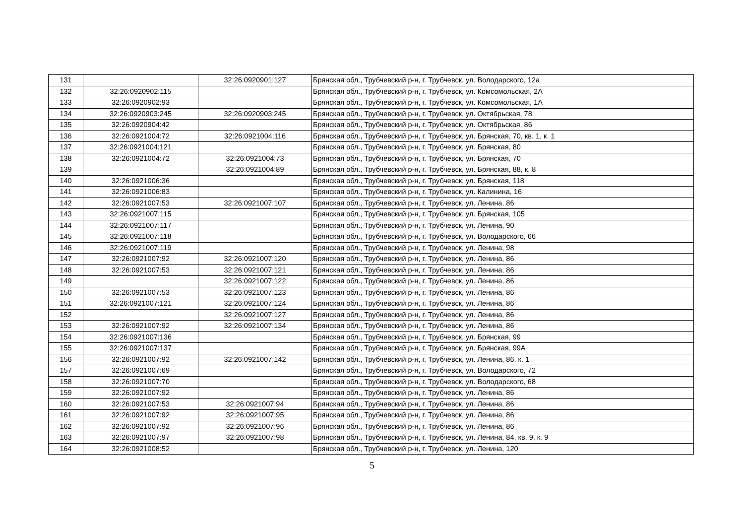| 131 | | 32:26:0920901:127 | Брянская обл., Трубчевский р-н, г. Трубчевск, ул. Володарского, 12а |
| 132 | 32:26:0920902:115 | | Брянская обл., Трубчевский р-н, г. Трубчевск, ул. Комсомольская, 2А |
| 133 | 32:26:0920902:93 | | Брянская обл., Трубчевский р-н, г. Трубчевск, ул. Комсомольская, 1А |
| 134 | 32:26:0920903:245 | 32:26:0920903:245 | Брянская обл., Трубчевский р-н, г. Трубчевск, ул. Октябрьская, 78 |
| 135 | 32:26:0920904:42 | | Брянская обл., Трубчевский р-н, г. Трубчевск, ул. Октябрьская, 86 |
| 136 | 32:26:0921004:72 | 32:26:0921004:116 | Брянская обл., Трубчевский р-н, г. Трубчевск, ул. Брянская, 70, кв. 1, к. 1 |
| 137 | 32:26:0921004:121 | | Брянская обл., Трубчевский р-н, г. Трубчевск, ул. Брянская, 80 |
| 138 | 32:26:0921004:72 | 32:26:0921004:73 | Брянская обл., Трубчевский р-н, г. Трубчевск, ул. Брянская, 70 |
| 139 | | 32:26:0921004:89 | Брянская обл., Трубчевский р-н, г. Трубчевск, ул. Брянская, 88, к. 8 |
| 140 | 32:26:0921006:36 | | Брянская обл., Трубчевский р-н, г. Трубчевск, ул. Брянская, 118 |
| 141 | 32:26:0921006:83 | | Брянская обл., Трубчевский р-н, г. Трубчевск, ул. Калинина, 16 |
| 142 | 32:26:0921007:53 | 32:26:0921007:107 | Брянская обл., Трубчевский р-н, г. Трубчевск, ул. Ленина, 86 |
| 143 | 32:26:0921007:115 | | Брянская обл., Трубчевский р-н, г. Трубчевск, ул. Брянская, 105 |
| 144 | 32:26:0921007:117 | | Брянская обл., Трубчевский р-н, г. Трубчевск, ул. Ленина, 90 |
| 145 | 32:26:0921007:118 | | Брянская обл., Трубчевский р-н, г. Трубчевск, ул. Володарского, 66 |
| 146 | 32:26:0921007:119 | | Брянская обл., Трубчевский р-н, г. Трубчевск, ул. Ленина, 98 |
| 147 | 32:26:0921007:92 | 32:26:0921007:120 | Брянская обл., Трубчевский р-н, г. Трубчевск, ул. Ленина, 86 |
| 148 | 32:26:0921007:53 | 32:26:0921007:121 | Брянская обл., Трубчевский р-н, г. Трубчевск, ул. Ленина, 86 |
| 149 | | 32:26:0921007:122 | Брянская обл., Трубчевский р-н, г. Трубчевск, ул. Ленина, 86 |
| 150 | 32:26:0921007:53 | 32:26:0921007:123 | Брянская обл., Трубчевский р-н, г. Трубчевск, ул. Ленина, 86 |
| 151 | 32:26:0921007:121 | 32:26:0921007:124 | Брянская обл., Трубчевский р-н, г. Трубчевск, ул. Ленина, 86 |
| 152 | | 32:26:0921007:127 | Брянская обл., Трубчевский р-н, г. Трубчевск, ул. Ленина, 86 |
| 153 | 32:26:0921007:92 | 32:26:0921007:134 | Брянская обл., Трубчевский р-н, г. Трубчевск, ул. Ленина, 86 |
| 154 | 32:26:0921007:136 | | Брянская обл., Трубчевский р-н, г. Трубчевск, ул. Брянская, 99 |
| 155 | 32:26:0921007:137 | | Брянская обл., Трубчевский р-н, г. Трубчевск, ул. Брянская, 99А |
| 156 | 32:26:0921007:92 | 32:26:0921007:142 | Брянская обл., Трубчевский р-н, г. Трубчевск, ул. Ленина, 86, к. 1 |
| 157 | 32:26:0921007:69 | | Брянская обл., Трубчевский р-н, г. Трубчевск, ул. Володарского, 72 |
| 158 | 32:26:0921007:70 | | Брянская обл., Трубчевский р-н, г. Трубчевск, ул. Володарского, 68 |
| 159 | 32:26:0921007:92 | | Брянская обл., Трубчевский р-н, г. Трубчевск, ул. Ленина, 86 |
| 160 | 32:26:0921007:53 | 32:26:0921007:94 | Брянская обл., Трубчевский р-н, г. Трубчевск, ул. Ленина, 86 |
| 161 | 32:26:0921007:92 | 32:26:0921007:95 | Брянская обл., Трубчевский р-н, г. Трубчевск, ул. Ленина, 86 |
| 162 | 32:26:0921007:92 | 32:26:0921007:96 | Брянская обл., Трубчевский р-н, г. Трубчевск, ул. Ленина, 86 |
| 163 | 32:26:0921007:97 | 32:26:0921007:98 | Брянская обл., Трубчевский р-н, г. Трубчевск, ул. Ленина, 84, кв. 9, к. 9 |
| 164 | 32:26:0921008:52 | | Брянская обл., Трубчевский р-н, г. Трубчевск, ул. Ленина, 120 |
5